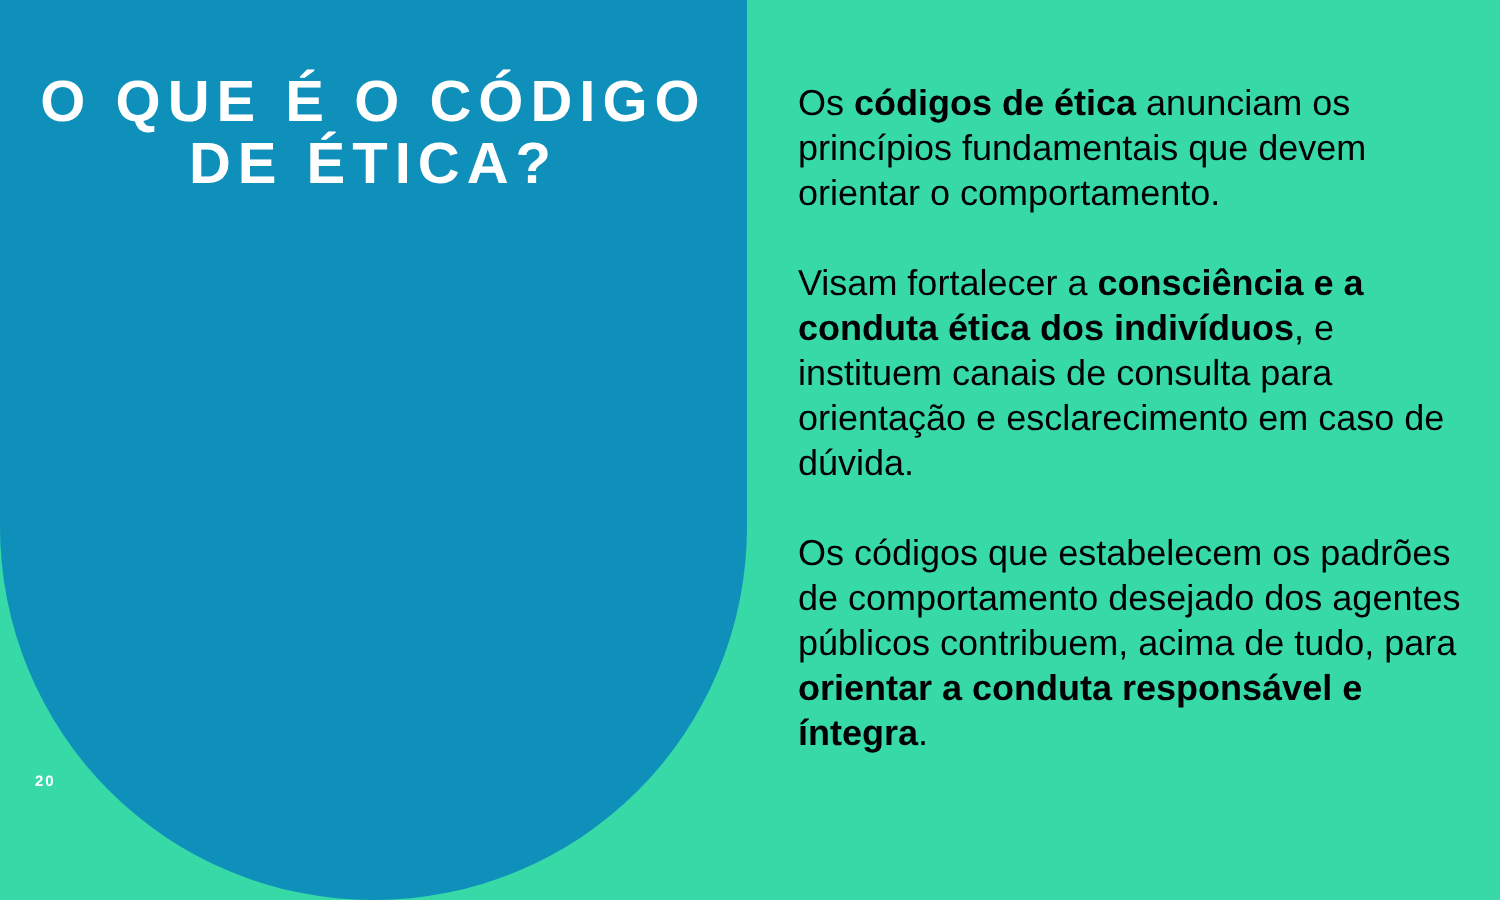O QUE É O CÓDIGO
DE ÉTICA?
Os códigos de ética anunciam os princípios fundamentais que devem orientar o comportamento.
Visam fortalecer a consciência e a conduta ética dos indivíduos, e instituem canais de consulta para orientação e esclarecimento em caso de dúvida.
Os códigos que estabelecem os padrões de comportamento desejado dos agentes públicos contribuem, acima de tudo, para orientar a conduta responsável e íntegra.
20